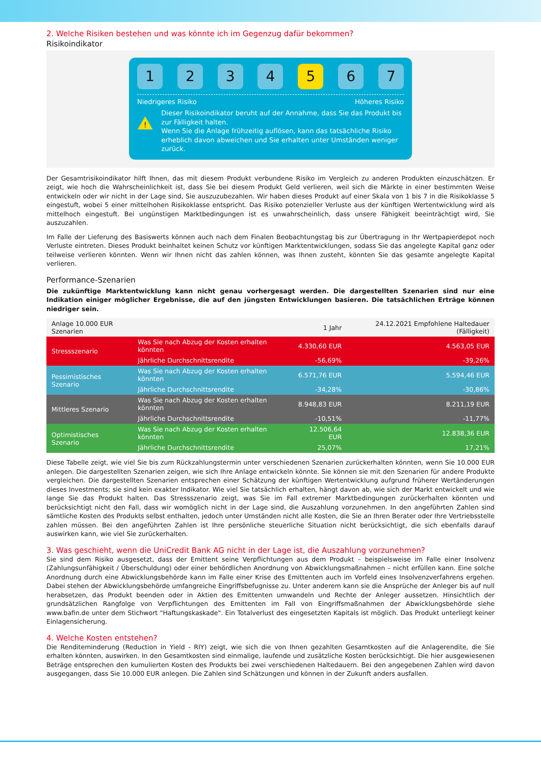2. Welche Risiken bestehen und was könnte ich im Gegenzug dafür bekommen?
Risikoindikator
1 2 3 4 5 6 7
Niedrigeres Risiko Höheres Risiko
!
Dieser Risikoindikator beruht auf der Annahme, dass Sie das Produkt bis zur Fälligkeit halten.
Wenn Sie die Anlage frühzeitig auflösen, kann das tatsächliche Risiko erheblich davon abweichen und Sie erhalten unter Umständen weniger zurück.
Der Gesamtrisikoindikator hilft Ihnen, das mit diesem Produkt verbundene Risiko im Vergleich zu anderen Produkten einzuschätzen. Er zeigt, wie hoch die Wahrscheinlichkeit ist, dass Sie bei diesem Produkt Geld verlieren, weil sich die Märkte in einer bestimmten Weise entwickeln oder wir nicht in der Lage sind, Sie auszuzubezahlen. Wir haben dieses Produkt auf einer Skala von 1 bis 7 in die Risikoklasse 5 eingestuft, wobei 5 einer mittelhohen Risikoklasse entspricht. Das Risiko potenzieller Verluste aus der künftigen Wertentwicklung wird als mittelhoch eingestuft. Bei ungünstigen Marktbedingungen ist es unwahrscheinlich, dass unsere Fähigkeit beeinträchtigt wird, Sie auszuzahlen.
Im Falle der Lieferung des Basiswerts können auch nach dem Finalen Beobachtungstag bis zur Übertragung in Ihr Wertpapierdepot noch Verluste eintreten. Dieses Produkt beinhaltet keinen Schutz vor künftigen Marktentwicklungen, sodass Sie das angelegte Kapital ganz oder teilweise verlieren könnten. Wenn wir Ihnen nicht das zahlen können, was Ihnen zusteht, könnten Sie das gesamte angelegte Kapital verlieren.
Performance-Szenarien
Die zukünftige Marktentwicklung kann nicht genau vorhergesagt werden. Die dargestellten Szenarien sind nur eine Indikation einiger möglicher Ergebnisse, die auf den jüngsten Entwicklungen basieren. Die tatsächlichen Erträge können niedriger sein.
| Anlage 10.000 EUR Szenarien | | 1 Jahr | 24.12.2021 Empfohlene Haltedauer (Fälligkeit) |
| --- | --- | --- | --- |
| Stressszenario | Was Sie nach Abzug der Kosten erhalten könnten | 4.330,60 EUR | 4.563,05 EUR |
| | Jährliche Durchschnittsrendite | -56,69% | -39,26% |
| Pessimistisches Szenario | Was Sie nach Abzug der Kosten erhalten könnten | 6.571,76 EUR | 5.594,46 EUR |
| | Jährliche Durchschnittsrendite | -34,28% | -30,86% |
| Mittleres Szenario | Was Sie nach Abzug der Kosten erhalten könnten | 8.948,83 EUR | 8.211,19 EUR |
| | Jährliche Durchschnittsrendite | -10,51% | -11,77% |
| Optimistisches Szenario | Was Sie nach Abzug der Kosten erhalten könnten | 12.506,64 EUR | 12.838,36 EUR |
| | Jährliche Durchschnittsrendite | 25,07% | 17,21% |
Diese Tabelle zeigt, wie viel Sie bis zum Rückzahlungstermin unter verschiedenen Szenarien zurückerhalten könnten, wenn Sie 10.000 EUR anlegen. Die dargestellten Szenarien zeigen, wie sich Ihre Anlage entwickeln könnte. Sie können sie mit den Szenarien für andere Produkte vergleichen. Die dargestellten Szenarien entsprechen einer Schätzung der künftigen Wertentwicklung aufgrund früherer Wertänderungen dieses Investments; sie sind kein exakter Indikator. Wie viel Sie tatsächlich erhalten, hängt davon ab, wie sich der Markt entwickelt und wie lange Sie das Produkt halten. Das Stressszenario zeigt, was Sie im Fall extremer Marktbedingungen zurückerhalten könnten und berücksichtigt nicht den Fall, dass wir womöglich nicht in der Lage sind, die Auszahlung vorzunehmen. In den angeführten Zahlen sind sämtliche Kosten des Produkts selbst enthalten, jedoch unter Umständen nicht alle Kosten, die Sie an Ihren Berater oder Ihre Vertriebsstelle zahlen müssen. Bei den angeführten Zahlen ist Ihre persönliche steuerliche Situation nicht berücksichtigt, die sich ebenfalls darauf auswirken kann, wie viel Sie zurückerhalten.
3. Was geschieht, wenn die UniCredit Bank AG nicht in der Lage ist, die Auszahlung vorzunehmen?
Sie sind dem Risiko ausgesetzt, dass der Emittent seine Verpflichtungen aus dem Produkt – beispielsweise im Falle einer Insolvenz (Zahlungsunfähigkeit / Überschuldung) oder einer behördlichen Anordnung von Abwicklungsmaßnahmen – nicht erfüllen kann. Eine solche Anordnung durch eine Abwicklungsbehörde kann im Falle einer Krise des Emittenten auch im Vorfeld eines Insolvenzverfahrens ergehen. Dabei stehen der Abwicklungsbehörde umfangreiche Eingriffsbefugnisse zu. Unter anderem kann sie die Ansprüche der Anleger bis auf null herabsetzen, das Produkt beenden oder in Aktien des Emittenten umwandeln und Rechte der Anleger aussetzen. Hinsichtlich der grundsätzlichen Rangfolge von Verpflichtungen des Emittenten im Fall von Eingriffsmaßnahmen der Abwicklungsbehörde siehe www.bafin.de unter dem Stichwort "Haftungskaskade". Ein Totalverlust des eingesetzten Kapitals ist möglich. Das Produkt unterliegt keiner Einlagensicherung.
4. Welche Kosten entstehen?
Die Renditeminderung (Reduction in Yield - RIY) zeigt, wie sich die von Ihnen gezahlten Gesamtkosten auf die Anlagerendite, die Sie erhalten könnten, auswirken. In den Gesamtkosten sind einmalige, laufende und zusätzliche Kosten berücksichtigt. Die hier ausgewiesenen Beträge entsprechen den kumulierten Kosten des Produkts bei zwei verschiedenen Haltedauern. Bei den angegebenen Zahlen wird davon ausgegangen, dass Sie 10.000 EUR anlegen. Die Zahlen sind Schätzungen und können in der Zukunft anders ausfallen.